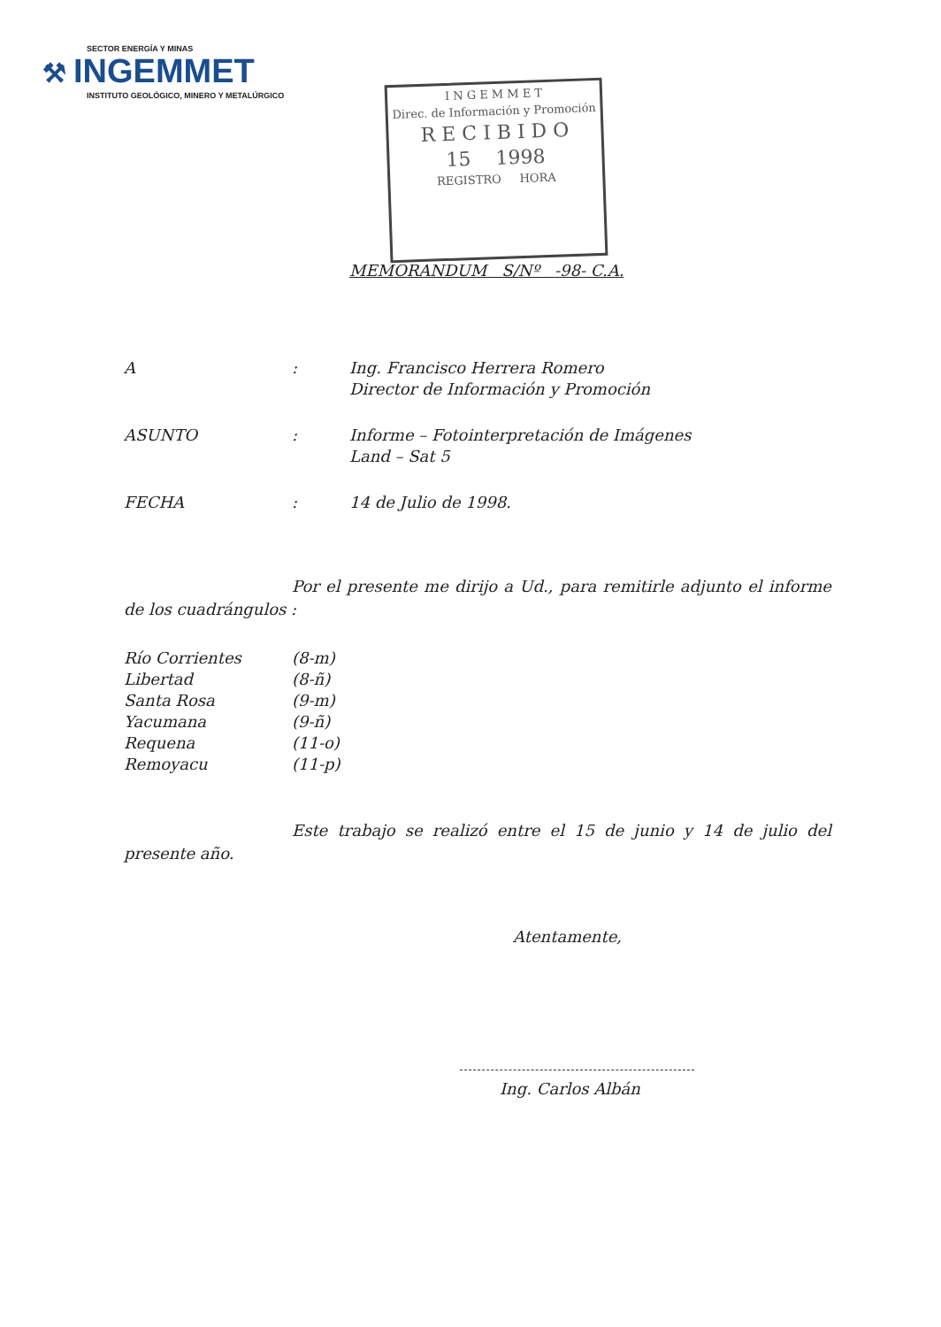SECTOR ENERGÍA Y MINAS
⚒ INGEMMET
INSTITUTO GEOLÓGICO, MINERO Y METALÚRGICO
I N G E M M E T
Direc. de Información y Promoción
R E C I B I D O
15 1998
REGISTRO HORA
MEMORANDUM S/Nº -98- C.A.
A : Ing. Francisco Herrera Romero
Director de Información y Promoción
ASUNTO : Informe – Fotointerpretación de Imágenes
Land – Sat 5
FECHA : 14 de Julio de 1998.
Por el presente me dirijo a Ud., para remitirle adjunto el informe de los cuadrángulos :
Río Corrientes (8-m)
Libertad (8-ñ)
Santa Rosa (9-m)
Yacumana (9-ñ)
Requena (11-o)
Remoyacu (11-p)
Este trabajo se realizó entre el 15 de junio y 14 de julio del presente año.
Atentamente,
Ing. Carlos Albán